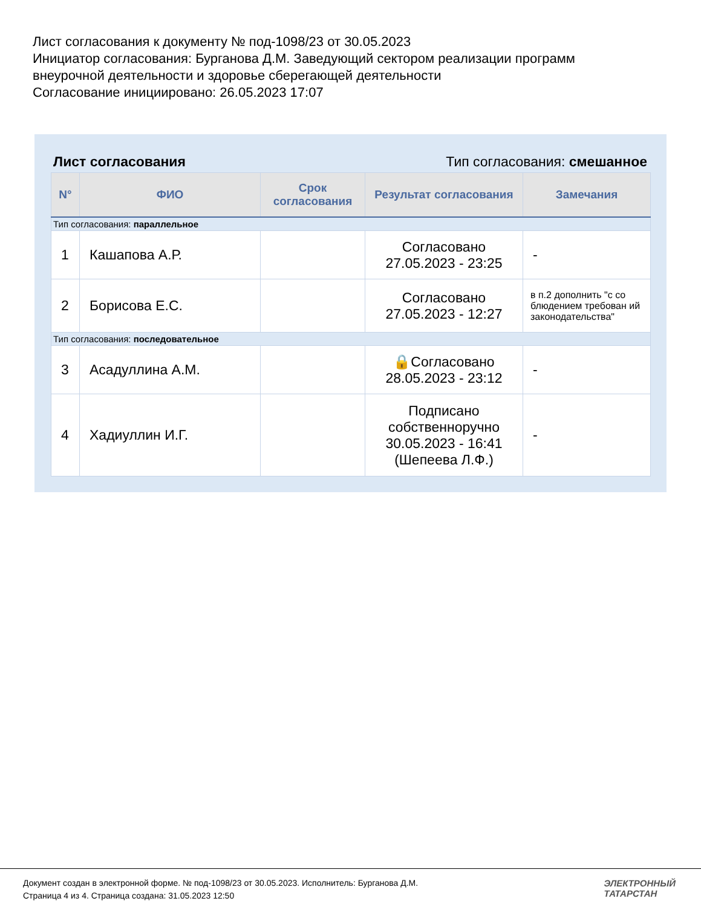Лист согласования к документу № под-1098/23 от 30.05.2023
Инициатор согласования: Бурганова Д.М. Заведующий сектором реализации программ
внеурочной деятельности и здоровье сберегающей деятельности
Согласование инициировано: 26.05.2023 17:07
Лист согласования Тип согласования: смешанное
| N° | ФИО | Срок согласования | Результат согласования | Замечания |
| --- | --- | --- | --- | --- |
| Тип согласования: параллельное | | | | |
| 1 | Кашапова А.Р. | | Согласовано 27.05.2023 - 23:25 | - |
| 2 | Борисова Е.С. | | Согласовано 27.05.2023 - 12:27 | в п.2 дополнить "с со блюдением требован ий законодательства" |
| Тип согласования: последовательное | | | | |
| 3 | Асадуллина А.М. | | 🔒Согласовано 28.05.2023 - 23:12 | - |
| 4 | Хадиуллин И.Г. | | Подписано собственноручно 30.05.2023 - 16:41 (Шепеева Л.Ф.) | - |
Документ создан в электронной форме. № под-1098/23 от 30.05.2023. Исполнитель: Бурганова Д.М.
Страница 4 из 4. Страница создана: 31.05.2023 12:50
ЭЛЕКТРОННЫЙ
ТАТАРСТАН